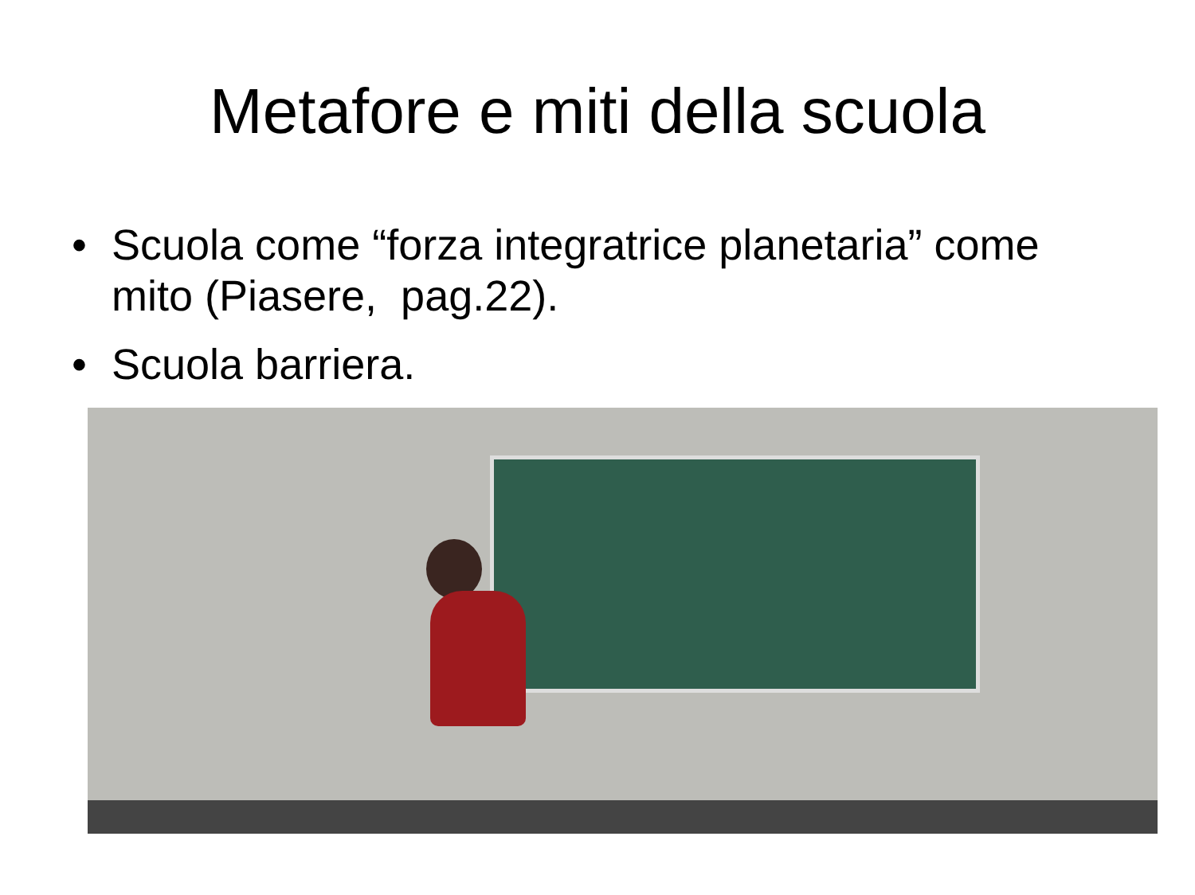Metafore e miti della scuola
• Scuola come “forza integratrice planetaria” come mito (Piasere, pag.22).
• Scuola barriera.